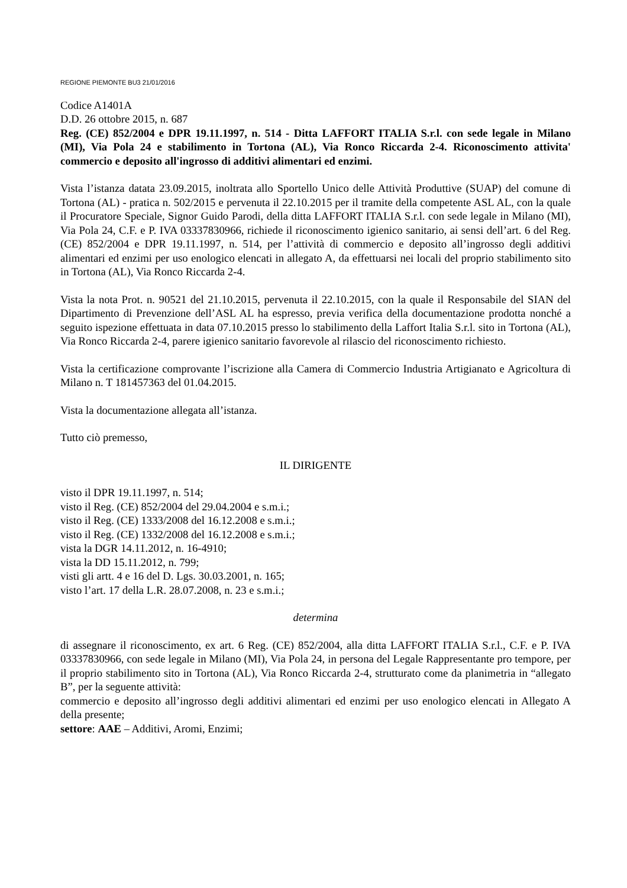REGIONE PIEMONTE BU3 21/01/2016
Codice A1401A
D.D. 26 ottobre 2015, n. 687
Reg. (CE) 852/2004 e DPR 19.11.1997, n. 514 - Ditta LAFFORT ITALIA S.r.l. con sede legale in Milano (MI), Via Pola 24 e stabilimento in Tortona (AL), Via Ronco Riccarda 2-4. Riconoscimento attivita' commercio e deposito all'ingrosso di additivi alimentari ed enzimi.
Vista l’istanza datata 23.09.2015, inoltrata allo Sportello Unico delle Attività Produttive (SUAP) del comune di Tortona (AL) - pratica n. 502/2015 e pervenuta il 22.10.2015 per il tramite della competente ASL AL, con la quale il Procuratore Speciale, Signor Guido Parodi, della ditta LAFFORT ITALIA S.r.l. con sede legale in Milano (MI), Via Pola 24, C.F. e P. IVA 03337830966, richiede il riconoscimento igienico sanitario, ai sensi dell’art. 6 del Reg. (CE) 852/2004 e DPR 19.11.1997, n. 514, per l’attività di commercio e deposito all’ingrosso degli additivi alimentari ed enzimi per uso enologico elencati in allegato A, da effettuarsi nei locali del proprio stabilimento sito in Tortona (AL), Via Ronco Riccarda 2-4.
Vista la nota Prot. n. 90521 del 21.10.2015, pervenuta il 22.10.2015, con la quale il Responsabile del SIAN del Dipartimento di Prevenzione dell’ASL AL ha espresso, previa verifica della documentazione prodotta nonché a seguito ispezione effettuata in data 07.10.2015 presso lo stabilimento della Laffort Italia S.r.l. sito in Tortona (AL), Via Ronco Riccarda 2-4, parere igienico sanitario favorevole al rilascio del riconoscimento richiesto.
Vista la certificazione comprovante l’iscrizione alla Camera di Commercio Industria Artigianato e Agricoltura di Milano n. T 181457363 del 01.04.2015.
Vista la documentazione allegata all’istanza.
Tutto ciò premesso,
IL DIRIGENTE
visto il DPR 19.11.1997, n. 514;
visto il Reg. (CE) 852/2004 del 29.04.2004 e s.m.i.;
visto il Reg. (CE) 1333/2008 del 16.12.2008 e s.m.i.;
visto il Reg. (CE) 1332/2008 del 16.12.2008 e s.m.i.;
vista la DGR 14.11.2012, n. 16-4910;
vista la DD 15.11.2012, n. 799;
visti gli artt. 4 e 16 del D. Lgs. 30.03.2001, n. 165;
visto l’art. 17 della L.R. 28.07.2008, n. 23 e s.m.i.;
determina
di assegnare il riconoscimento, ex art. 6 Reg. (CE) 852/2004, alla ditta LAFFORT ITALIA S.r.l., C.F. e P. IVA 03337830966, con sede legale in Milano (MI), Via Pola 24, in persona del Legale Rappresentante pro tempore, per il proprio stabilimento sito in Tortona (AL), Via Ronco Riccarda 2-4, strutturato come da planimetria in “allegato B”, per la seguente attività:
commercio e deposito all’ingrosso degli additivi alimentari ed enzimi per uso enologico elencati in Allegato A della presente;
settore: AAE – Additivi, Aromi, Enzimi;